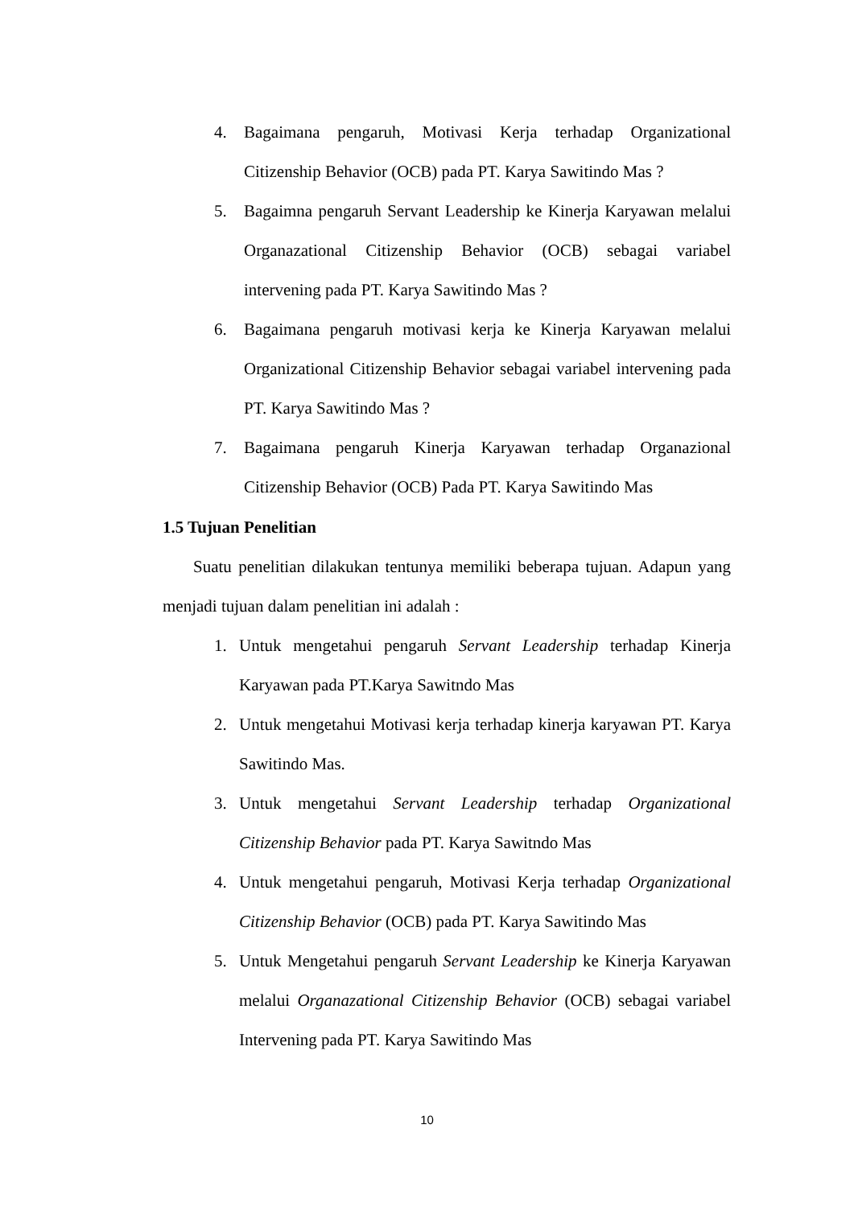4. Bagaimana pengaruh, Motivasi Kerja terhadap Organizational Citizenship Behavior (OCB) pada PT. Karya Sawitindo Mas ?
5. Bagaimna pengaruh Servant Leadership ke Kinerja Karyawan melalui Organazational Citizenship Behavior (OCB) sebagai variabel intervening pada PT. Karya Sawitindo Mas ?
6. Bagaimana pengaruh motivasi kerja ke Kinerja Karyawan melalui Organizational Citizenship Behavior sebagai variabel intervening pada PT. Karya Sawitindo Mas ?
7. Bagaimana pengaruh Kinerja Karyawan terhadap Organazional Citizenship Behavior (OCB) Pada PT. Karya Sawitindo Mas
1.5 Tujuan Penelitian
Suatu penelitian dilakukan tentunya memiliki beberapa tujuan. Adapun yang menjadi tujuan dalam penelitian ini adalah :
1. Untuk mengetahui pengaruh Servant Leadership terhadap Kinerja Karyawan pada PT.Karya Sawitndo Mas
2. Untuk mengetahui Motivasi kerja terhadap kinerja karyawan PT. Karya Sawitindo Mas.
3. Untuk mengetahui Servant Leadership terhadap Organizational Citizenship Behavior pada PT. Karya Sawitndo Mas
4. Untuk mengetahui pengaruh, Motivasi Kerja terhadap Organizational Citizenship Behavior (OCB) pada PT. Karya Sawitindo Mas
5. Untuk Mengetahui pengaruh Servant Leadership ke Kinerja Karyawan melalui Organazational Citizenship Behavior (OCB) sebagai variabel Intervening pada PT. Karya Sawitindo Mas
10